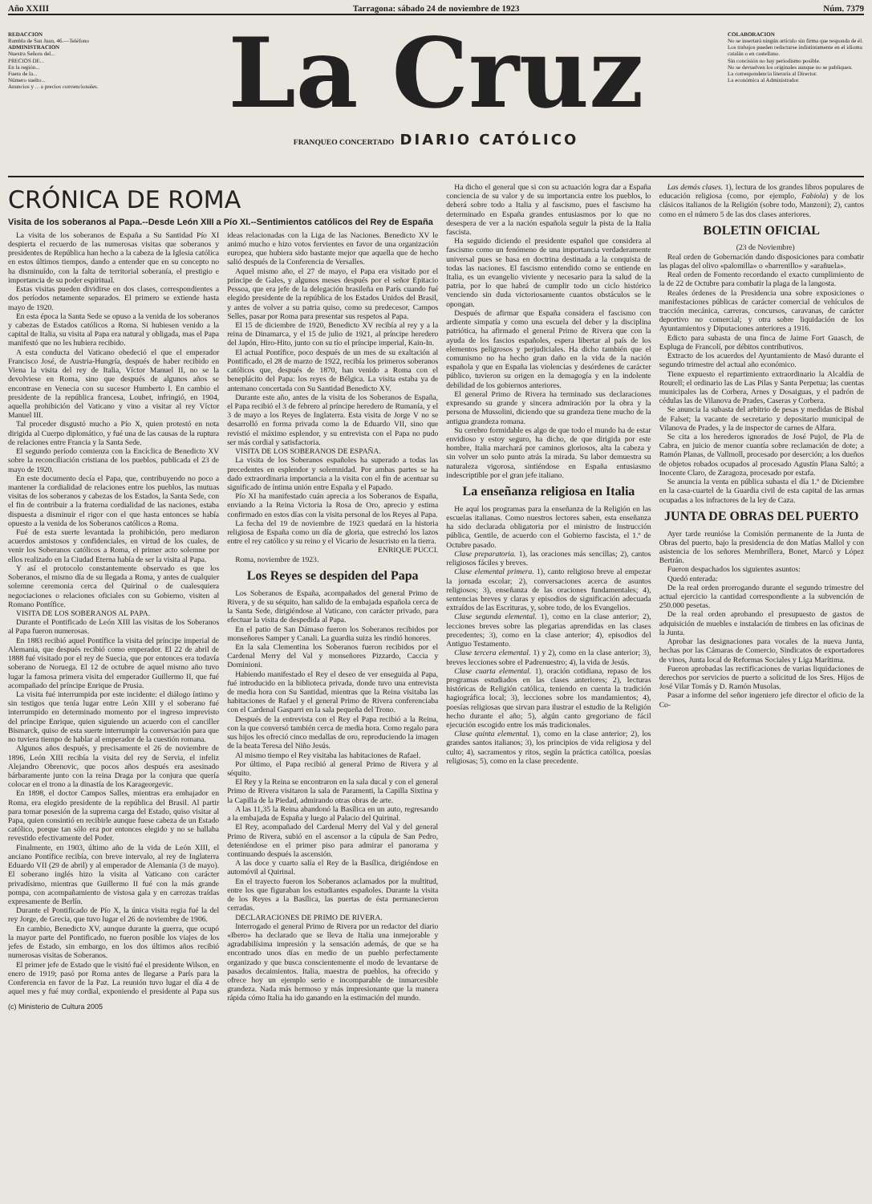Año XXIII Tarragona: sábado 24 de noviembre de 1923 Núm. 7379
REDACCION
Rambla de San Juan, 46.—Teléfono
ADMINISTRACION
Nuestra Señora del...
PRECIOS DE...
En la región...
Fuera de la...
Número suelto...
Anuncios y ... a precios convencionales.
La Cruz
FRANQUEO CONCERTADO DIARIO CATÓLICO
COLABORACION
No se insertará ningún artículo sin firma que responda de él.
Los trabajos pueden redactarse indistintamente en el idioma catalán o en castellano.
Sin concisión no hay periodismo posible.
No se devuelven los originales aunque no se publiquen.
La correspondencia literaria al Director.
La económica al Administrador.
CRÓNICA DE ROMA
Visita de los soberanos al Papa.--Desde León XIII a Pío XI.--Sentimientos católicos del Rey de España
La visita de los soberanos de España a Su Santidad Pío XI despierta el recuerdo de las numerosas visitas que soberanos y presidentes de República han hecho a la cabeza de la Iglesia católica en estos últimos tiempos, dando a entender que en su concepto no ha disminuído, con la falta de territorial soberanía, el prestigio e importancia de su poder espiritual.
Estas visitas pueden dividirse en dos clases, correspondientes a dos períodos netamente separados. El primero se extiende hasta mayo de 1920.
En esta época la Santa Sede se opuso a la venida de los soberanos y cabezas de Estados católicos a Roma. Si hubiesen venido a la capital de Italia, su visita al Papa era natural y obligada, mas el Papa manifestó que no les hubiera recibido.
A esta conducta del Vaticano obedeció el que el emperador Francisco José, de Austria-Hungría, después de haber recibido en Viena la visita del rey de Italia, Víctor Manuel II, no se la devolviese en Roma, sino que después de algunos años se encontrase en Venecia con su sucesor Humberto I. En cambio el presidente de la república francesa, Loubet, infringió, en 1904, aquella prohibición del Vaticano y vino a visitar al rey Víctor Manuel III.
Tal proceder disgustó mucho a Pío X, quien protestó en nota dirigida al Cuerpo diplomático, y fué una de las causas de la ruptura de relaciones entre Francia y la Santa Sede.
El segundo período comienza con la Encíclica de Benedicto XV sobre la reconciliación cristiana de los pueblos, publicada el 23 de mayo de 1920.
En este documento decía el Papa, que, contribuyendo no poco a mantener la cordialidad de relaciones entre los pueblos, las mutuas visitas de los soberanos y cabezas de los Estados, la Santa Sede, con el fin de contribuir a la fraterna cordialidad de las naciones, estaba dispuesta a disminuir el rigor con el que hasta entonces se había opuesto a la venida de los Soberanos católicos a Roma.
Fué de esta suerte levantada la prohibición, pero mediaron acuerdos amistosos y confidenciales, en virtud de los cuales, de venir los Soberanos católicos a Roma, el primer acto solemne por ellos realizado en la Ciudad Eterna había de ser la visita al Papa.
Y así el protocolo constantemente observado es que los Soberanos, el mismo día de su llegada a Roma, y antes de cualquier solemne ceremonia cerca del Quirinal o de cualesquiera negociaciones o relaciones oficiales con su Gobierno, visiten al Romano Pontífice.
VISITA DE LOS SOBERANOS AL PAPA.
Durante el Pontificado de León XIII las visitas de los Soberanos al Papa fueron numerosas.
En 1883 recibió aquel Pontífice la visita del príncipe imperial de Alemania, que después recibió como emperador. El 22 de abril de 1888 fué visitado por el rey de Suecia, que por entonces era todavía soberano de Noruega. El 12 de octubre de aquel mismo año tuvo lugar la famosa primera visita del emperador Guillermo II, que fué acompañado del príncipe Enrique de Prusia.
La visita fué interrumpida por este incidente: el diálogo íntimo y sin testigos que tenía lugar entre León XIII y el soberano fué interrumpido en determinado momento por el ingreso imprevisto del príncipe Enrique, quien siguiendo un acuerdo con el canciller Bismarck, quiso de esta suerte interrumpir la conversación para que no tuviera tiempo de hablar al emperador de la cuestión romana.
Algunos años después, y precisamente el 26 de noviembre de 1896, León XIII recibía la visita del rey de Servia, el infeliz Alejandro Obrenovic, que pocos años después era asesinado bárbaramente junto con la reina Draga por la conjura que quería colocar en el trono a la dinastía de los Karageorgevic.
En 1898, el doctor Campos Salles, mientras era embajador en Roma, era elegido presidente de la república del Brasil. Al partir para tomar posesión de la suprema carga del Estado, quiso visitar al Papa, quien consintió en recibirle aunque fuese cabeza de un Estado católico, porque tan sólo era por entonces elegido y no se hallaba revestido efectivamente del Poder.
Finalmente, en 1903, último año de la vida de León XIII, el anciano Pontífice recibía, con breve intervalo, al rey de Inglaterra Eduardo VII (29 de abril) y al emperador de Alemania (3 de mayo). El soberano inglés hizo la visita al Vaticano con carácter privadísimo, mientras que Guillermo II fué con la más grande pompa, con acompañamiento de vistosa gala y en carrozas traídas expresamente de Berlín.
Durante el Pontificado de Pío X, la única visita regia fué la del rey Jorge, de Grecia, que tuvo lugar el 26 de noviembre de 1906.
En cambio, Benedicto XV, aunque durante la guerra, que ocupó la mayor parte del Pontificado, no fueron posible los viajes de los jefes de Estado, sin embargo, en los dos últimos años recibió numerosas visitas de Soberanos.
El primer jefe de Estado que le visitó fué el presidente Wilson, en enero de 1919; pasó por Roma antes de llegarse a París para la Conferencia en favor de la Paz. La reunión tuvo lugar el día 4 de aquel mes y fué muy cordial, exponiendo el presidente al Papa sus ideas relacionadas con la Liga de las Naciones. Benedicto XV le animó mucho e hizo votos fervientes en favor de una organización europea, que hubiera sido bastante mejor que aquella que de hecho salió después de la Conferencia de Versalles.
Aquel mismo año, el 27 de mayo, el Papa era visitado por el príncipe de Gales, y algunos meses después por el señor Epitacio Pessoa, que era jefe de la delegación brasileña en París cuando fué elegido presidente de la república de los Estados Unidos del Brasil, y antes de volver a su patria quiso, como su predecesor, Campos Selles, pasar por Roma para presentar sus respetos al Papa.
El 15 de diciembre de 1920, Benedicto XV recibía al rey y a la reina de Dinamarca, y el 15 de julio de 1921, al príncipe heredero del Japón, Hiro-Hito, junto con su tío el príncipe imperial, Kain-In.
El actual Pontífice, poco después de un mes de su exaltación al Pontificado, el 28 de marzo de 1922, recibía los primeros soberanos católicos que, después de 1870, han venido a Roma con el beneplácito del Papa: los reyes de Bélgica. La visita estaba ya de antemano concertada con Su Santidad Benedicto XV.
Durante este año, antes de la visita de los Soberanos de España, el Papa recibió el 3 de febrero al príncipe heredero de Rumanía, y el 3 de mayo a los Reyes de Inglaterra. Esta visita de Jorge V no se desarrolló en forma privada como la de Eduardo VII, sino que revistió el máximo esplendor, y su entrevista con el Papa no pudo ser más cordial y satisfactoria.
VISITA DE LOS SOBERANOS DE ESPAÑA.
La visita de los Soberanos españoles ha superado a todas las precedentes en esplendor y solemnidad. Por ambas partes se ha dado extraordinaria importancia a la visita con el fin de acentuar su significado de íntima unión entre España y el Papado.
Pío XI ha manifestado cuán aprecia a los Soberanos de España, enviando a la Reina Victoria la Rosa de Oro, aprecio y estima confirmado en estos días con la visita personal de los Reyes al Papa.
La fecha del 19 de noviembre de 1923 quedará en la historia religiosa de España como un día de gloria, que estrechó los lazos entre el rey católico y su reino y el Vicario de Jesucristo en la tierra.
ENRIQUE PUCCI.
Roma, noviembre de 1923.
Los Reyes se despiden del Papa
Los Soberanos de España, acompañados del general Primo de Rivera, y de su séquito, han salido de la embajada española cerca de la Santa Sede, dirigiéndose al Vaticano, con carácter privado, para efectuar la visita de despedida al Papa.
En el patio de San Dámaso fueron los Soberanos recibidos por monseñores Samper y Canali. La guardia suiza les rindió honores.
En la sala Clementina los Soberanos fueron recibidos por el Cardenal Merry del Val y monseñores Pizzardo, Caccia y Dominioni.
Habiendo manifestado el Rey el deseo de ver enseguida al Papa, fué introducido en la biblioteca privada, donde tuvo una entrevista de media hora con Su Santidad, mientras que la Reina visitaba las habitaciones de Rafael y el general Primo de Rivera conferenciaba con el Cardenal Gasparri en la sala pequeña del Trono.
Después de la entrevista con el Rey el Papa recibió a la Reina, con la que conversó también cerca de media hora. Como regalo para sus hijos les ofreció cinco medallas de oro, reproduciendo la imagen de la beata Teresa del Niño Jesús.
Al mismo tiempo el Rey visitaba las habitaciones de Rafael.
Por último, el Papa recibió al general Primo de Rivera y al séquito.
El Rey y la Reina se encontraron en la sala ducal y con el general Primo de Rivera visitaron la sala de Paramenti, la Capilla Sixtina y la Capilla de la Piedad, admirando otras obras de arte.
A las 11,35 la Reina abandonó la Basílica en un auto, regresando a la embajada de España y luego al Palacio del Quirinal.
El Rey, acompañado del Cardenal Merry del Val y del general Primo de Rivera, subió en el ascensor a la cúpula de San Pedro, deteniéndose en el primer piso para admirar el panorama y continuando después la ascensión.
A las doce y cuarto salía el Rey de la Basílica, dirigiéndose en automóvil al Quirinal.
En el trayecto fueron los Soberanos aclamados por la multitud, entre los que figuraban los estudiantes españoles. Durante la visita de los Reyes a la Basílica, las puertas de ésta permanecieron cerradas.
DECLARACIONES DE PRIMO DE RIVERA.
Interrogado el general Primo de Rivera por un redactor del diario «Ibero» ha declarado que se lleva de Italia una inmejorable y agradabilísima impresión y la sensación además, de que se ha encontrado unos días en medio de un pueblo perfectamente organizado y que busca conscientemente el modo de levantarse de pasados decaimientos. Italia, maestra de pueblos, ha ofrecido y ofrece hoy un ejemplo serio e incomparable de inmarcesible grandeza. Nada más hermoso y más impresionante que la manera rápida cómo Italia ha ido ganando en la estimación del mundo.
Ha dicho el general que si con su actuación logra dar a España conciencia de su valor y de su importancia entre los pueblos, lo deberá sobre todo a Italia y al fascismo, pues el fascismo ha determinado en España grandes entusiasmos por lo que no desespera de ver a la nación española seguir la pista de la Italia fascista.
Ha seguido diciendo el presidente español que considera al fascismo como un fenómeno de una importancia verdaderamente universal pues se basa en doctrina destinada a la conquista de todas las naciones. El fascismo entendido como se entiende en Italia, es un evangelio viviente y necesario para la salud de la patria, por lo que habrá de cumplir todo un ciclo histórico venciendo sin duda victoriosamente cuantos obstáculos se le opongan.
Después de afirmar que España considera el fascismo con ardiente simpatía y como una escuela del deber y la disciplina patriótica, ha afirmado el general Primo de Rivera que con la ayuda de los fascios españoles, espera libertar al país de los elementos peligrosos y perjudiciales. Ha dicho también que el comunismo no ha hecho gran daño en la vida de la nación española y que en España las violencias y desórdenes de carácter público, tuvieron su origen en la demagogía y en la indolente debilidad de los gobiernos anteriores.
El general Primo de Rivera ha terminado sus declaraciones expresando su grande y sincera admiración por la obra y la persona de Mussolini, diciendo que su grandeza tiene mucho de la antigua grandeza romana.
Su cerebro formidable es algo de que todo el mundo ha de estar envidioso y estoy seguro, ha dicho, de que dirigida por este hombre, Italia marchará por caminos gloriosos, alta la cabeza y sin volver un solo punto atrás la mirada. Su labor demuestra su naturaleza vigorosa, sintiéndose en España entusiasmo indescriptible por el gran jefe italiano.
La enseñanza religiosa en Italia
He aquí los programas para la enseñanza de la Religión en las escuelas italianas. Como nuestros lectores saben, esta enseñanza ha sido declarada obligatoria por el ministro de Instrucción pública, Gentile, de acuerdo con el Gobierno fascista, el 1.º de Octubre pasado.
Clase preparatoria. 1), las oraciones más sencillas; 2), cantos religiosos fáciles y breves.
Clase elemental primera. 1), canto religioso breve al empezar la jornada escolar; 2), conversaciones acerca de asuntos religiosos; 3), enseñanza de las oraciones fundamentales; 4), sentencias breves y claras y episodios de significación adecuada extraídos de las Escrituras, y, sobre todo, de los Evangelios.
Clase segunda elemental. 1), como en la clase anterior; 2), lecciones breves sobre las plegarias aprendidas en las clases precedentes; 3), como en la clase anterior; 4), episodios del Antiguo Testamento.
Clase tercera elemental. 1) y 2), como en la clase anterior; 3), breves lecciones sobre el Padrenuestro; 4), la vida de Jesús.
Clase cuarta elemental. 1), oración cotidiana, repaso de los programas estudiados en las clases anteriores; 2), lecturas históricas de Religión católica, teniendo en cuenta la tradición hagiográfica local; 3), lecciones sobre los mandamientos; 4), poesías religiosas que sirvan para ilustrar el estudio de la Religión hecho durante el año; 5), algún canto gregoriano de fácil ejecución escogido entre los más tradicionales.
Clase quinta elemental. 1), como en la clase anterior; 2), los grandes santos italianos; 3), los principios de vida religiosa y del culto; 4), sacramentos y ritos, según la práctica católica, poesías religiosas; 5), como en la clase precedente.
Las demás clases. 1), lectura de los grandes libros populares de educación religiosa (como, por ejemplo, Fabiola) y de los clásicos italianos de la Religión (sobre todo, Manzoni); 2), cantos como en el número 5 de las dos clases anteriores.
BOLETIN OFICIAL
(23 de Noviembre)
Real orden de Gobernación dando disposiciones para combatir las plagas del olivo «palomilla» o «barrenillo» y «arañuela».
Real orden de Fomento recordando el exacto cumplimiento de la de 22 de Octubre para combatir la plaga de la langosta.
Reales órdenes de la Presidencia una sobre exposiciones o manifestaciones públicas de carácter comercial de vehículos de tracción mecánica, carreras, concursos, caravanas, de carácter deportivo no comercial; y otra sobre liquidación de los Ayuntamientos y Diputaciones anteriores a 1916.
Edicto para subasta de una finca de Jaime Fort Guasch, de Espluga de Francolí, por débitos contributivos.
Extracto de los acuerdos del Ayuntamiento de Masó durante el segundo trimestre del actual año económico.
Tiene expuesto el repartimiento extraordinario la Alcaldía de Rourell; el ordinario las de Las Pilas y Santa Perpetua; las cuentas municipales las de Corbera, Arnes y Dosaiguas, y el padrón de cédulas las de Vilanova de Prades, Caseras y Corbera.
Se anuncia la subasta del arbitrio de pesas y medidas de Bisbal de Falset; la vacante de secretario y depositario municipal de Vilanova de Prades, y la de inspector de carnes de Alfara.
Se cita a los herederos ignorados de José Pujol, de Pla de Cabra, en juicio de menor cuantía sobre reclamación de dote; a Ramón Planas, de Vallmoll, procesado por deserción; a los dueños de objetos robados ocupados al procesado Agustín Plana Saltó; a Inocente Claro, de Zaragoza, procesado por estafa.
Se anuncia la venta en pública subasta el día 1.º de Diciembre en la casa-cuartel de la Guardia civil de esta capital de las armas ocupadas a los infractores de la ley de Caza.
JUNTA DE OBRAS DEL PUERTO
Ayer tarde reunióse la Comisión permanente de la Junta de Obras del puerto, bajo la presidencia de don Matías Mallol y con asistencia de los señores Membrillera, Bonet, Marcó y López Bertrán.
Fueron despachados los siguientes asuntos:
Quedó enterada:
De la real orden prorrogando durante el segundo trimestre del actual ejercicio la cantidad correspondiente a la subvención de 250.000 pesetas.
De la real orden aprobando el presupuesto de gastos de adquisición de muebles e instalación de timbres en las oficinas de la Junta.
Aprobar las designaciones para vocales de la nueva Junta, hechas por las Cámaras de Comercio, Sindicatos de exportadores de vinos, Junta local de Reformas Sociales y Liga Marítima.
Fueron aprobadas las rectificaciones de varias liquidaciones de derechos por servicios de puerto a solicitud de los Sres. Hijos de José Vilar Tomás y D. Ramón Musolas.
Pasar a informe del señor ingeniero jefe director el oficio de la Co-
(c) Ministerio de Cultura 2005